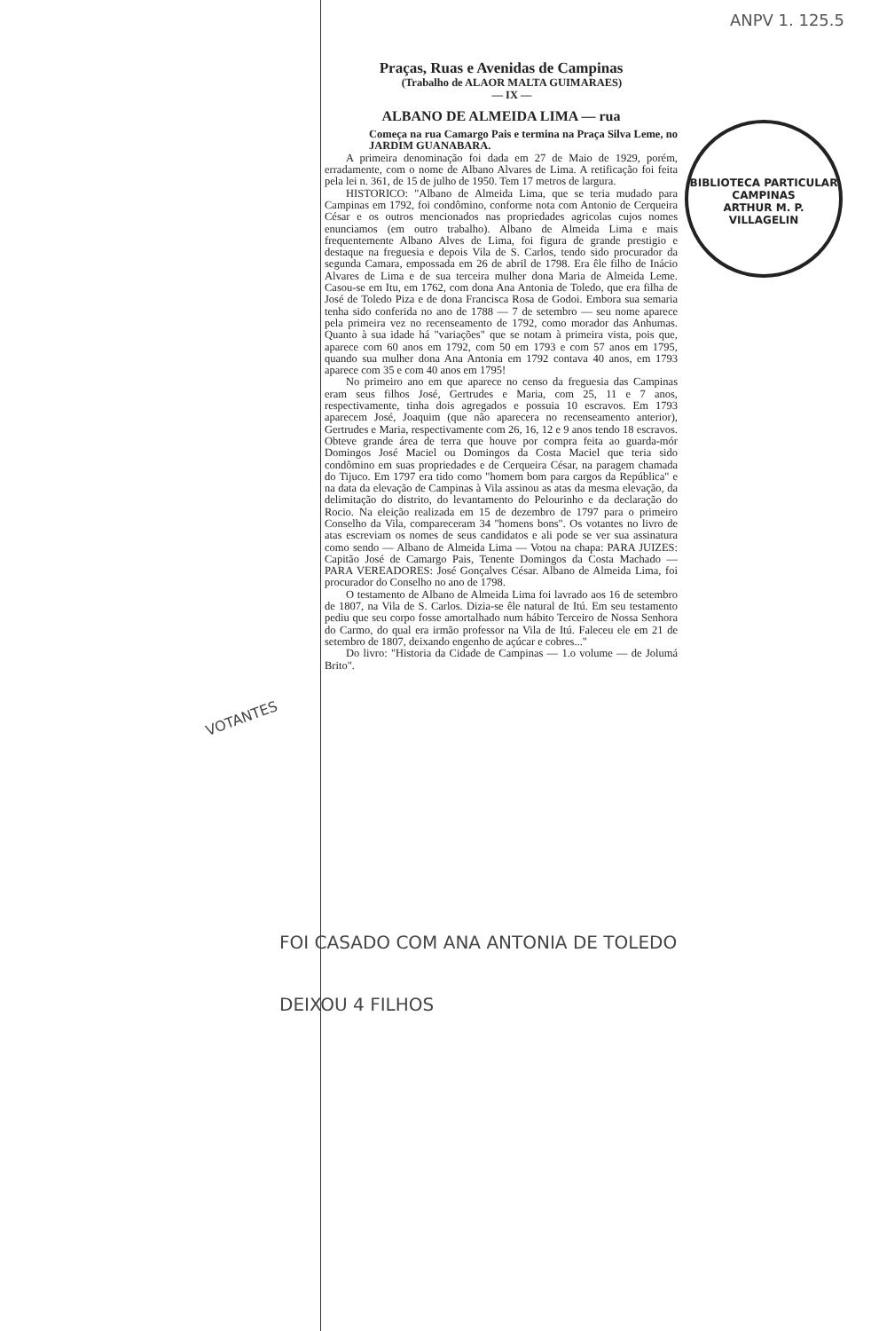ANPV 1. 125.5
BIBLIOTECA PARTICULAR
CAMPINAS
ARTHUR M. P. VILLAGELIN
Praças, Ruas e Avenidas de Campinas
(Trabalho de ALAOR MALTA GUIMARAES)
— IX —
ALBANO DE ALMEIDA LIMA — rua
Começa na rua Camargo Pais e termina na Praça Silva Leme, no JARDIM GUANABARA.
A primeira denominação foi dada em 27 de Maio de 1929, porém, erradamente, com o nome de Albano Alvares de Lima. A retificação foi feita pela lei n. 361, de 15 de julho de 1950. Tem 17 metros de largura.
HISTORICO: "Albano de Almeida Lima, que se teria mudado para Campinas em 1792, foi condômino, conforme nota com Antonio de Cerqueira César e os outros mencionados nas propriedades agricolas cujos nomes enunciamos (em outro trabalho). Albano de Almeida Lima e mais frequentemente Albano Alves de Lima, foi figura de grande prestigio e destaque na freguesia e depois Vila de S. Carlos, tendo sido procurador da segunda Camara, empossada em 26 de abril de 1798. Era êle filho de Inácio Alvares de Lima e de sua terceira mulher dona Maria de Almeida Leme. Casou-se em Itu, em 1762, com dona Ana Antonia de Toledo, que era filha de José de Toledo Piza e de dona Francisca Rosa de Godoi. Embora sua semaria tenha sido conferida no ano de 1788 — 7 de setembro — seu nome aparece pela primeira vez no recenseamento de 1792, como morador das Anhumas. Quanto à sua idade há "variações" que se notam à primeira vista, pois que, aparece com 60 anos em 1792, com 50 em 1793 e com 57 anos em 1795, quando sua mulher dona Ana Antonia em 1792 contava 40 anos, em 1793 aparece com 35 e com 40 anos em 1795!
No primeiro ano em que aparece no censo da freguesia das Campinas eram seus filhos José, Gertrudes e Maria, com 25, 11 e 7 anos, respectivamente, tinha dois agregados e possuia 10 escravos. Em 1793 aparecem José, Joaquim (que não aparecera no recenseamento anterior), Gertrudes e Maria, respectivamente com 26, 16, 12 e 9 anos tendo 18 escravos. Obteve grande área de terra que houve por compra feita ao guarda-mór Domingos José Maciel ou Domingos da Costa Maciel que teria sido condômino em suas propriedades e de Cerqueira César, na paragem chamada do Tijuco. Em 1797 era tido como "homem bom para cargos da República" e na data da elevação de Campinas à Vila assinou as atas da mesma elevação, da delimitação do distrito, do levantamento do Pelourinho e da declaração do Rocio. Na eleição realizada em 15 de dezembro de 1797 para o primeiro Conselho da Vila, compareceram 34 "homens bons". Os votantes no livro de atas escreviam os nomes de seus candidatos e ali pode se ver sua assinatura como sendo — Albano de Almeida Lima — Votou na chapa: PARA JUIZES: Capitão José de Camargo Pais, Tenente Domingos da Costa Machado — PARA VEREADORES: José Gonçalves César. Albano de Almeida Lima, foi procurador do Conselho no ano de 1798.
O testamento de Albano de Almeida Lima foi lavrado aos 16 de setembro de 1807, na Vila de S. Carlos. Dizia-se êle natural de Itú. Em seu testamento pediu que seu corpo fosse amortalhado num hábito Terceiro de Nossa Senhora do Carmo, do qual era irmão professor na Vila de Itú. Faleceu ele em 21 de setembro de 1807, deixando engenho de açúcar e cobres..."
Do livro: "Historia da Cidade de Campinas — 1.o volume — de Jolumá Brito".
VOTANTES
FOI CASADO COM ANA ANTONIA DE TOLEDO
DEIXOU 4 FILHOS